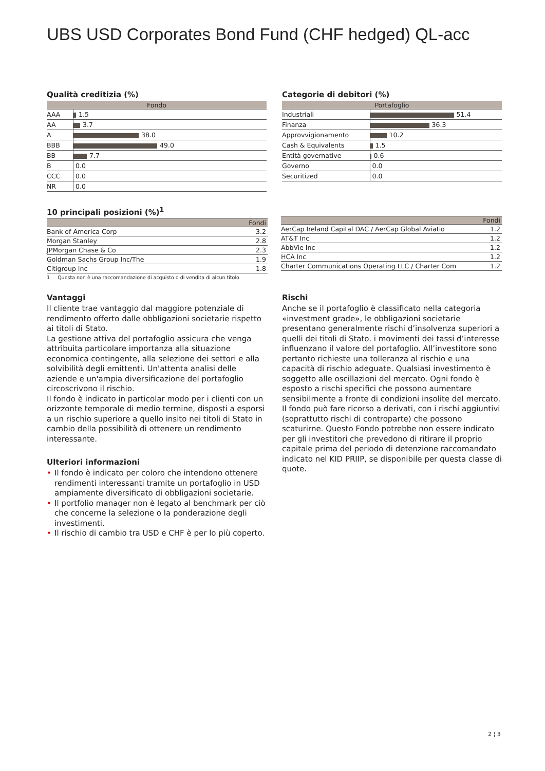UBS USD Corporates Bond Fund (CHF hedged) QL-acc
Qualità creditizia (%)
| Fondo | |
| --- | --- |
| AAA | 1.5 |
| AA | 3.7 |
| A | 38.0 |
| BBB | 49.0 |
| BB | 7.7 |
| B | 0.0 |
| CCC | 0.0 |
| NR | 0.0 |
Categorie di debitori (%)
| Portafoglio | |
| --- | --- |
| Industriali | 51.4 |
| Finanza | 36.3 |
| Approvvigionamento | 10.2 |
| Cash & Equivalents | 1.5 |
| Entità governative | 0.6 |
| Governo | 0.0 |
| Securitized | 0.0 |
10 principali posizioni (%)<sup>1</sup>
| | Fondi |
| --- | --- |
| Bank of America Corp | 3.2 |
| Morgan Stanley | 2.8 |
| JPMorgan Chase & Co | 2.3 |
| Goldman Sachs Group Inc/The | 1.9 |
| Citigroup Inc | 1.8 |
1 Questa non è una raccomandazione di acquisto o di vendita di alcun titolo
| | Fondi |
| --- | --- |
| AerCap Ireland Capital DAC / AerCap Global Aviatio | 1.2 |
| AT&T Inc | 1.2 |
| AbbVie Inc | 1.2 |
| HCA Inc | 1.2 |
| Charter Communications Operating LLC / Charter Com | 1.2 |
Vantaggi
Il cliente trae vantaggio dal maggiore potenziale di rendimento offerto dalle obbligazioni societarie rispetto ai titoli di Stato.
La gestione attiva del portafoglio assicura che venga attribuita particolare importanza alla situazione economica contingente, alla selezione dei settori e alla solvibilità degli emittenti. Un'attenta analisi delle aziende e un'ampia diversificazione del portafoglio circoscrivono il rischio.
Il fondo è indicato in particolar modo per i clienti con un orizzonte temporale di medio termine, disposti a esporsi a un rischio superiore a quello insito nei titoli di Stato in cambio della possibilità di ottenere un rendimento interessante.
Ulteriori informazioni
• Il fondo è indicato per coloro che intendono ottenere rendimenti interessanti tramite un portafoglio in USD ampiamente diversificato di obbligazioni societarie.
• Il portfolio manager non è legato al benchmark per ciò che concerne la selezione o la ponderazione degli investimenti.
• Il rischio di cambio tra USD e CHF è per lo più coperto.
Rischi
Anche se il portafoglio è classificato nella categoria «investment grade», le obbligazioni societarie presentano generalmente rischi d’insolvenza superiori a quelli dei titoli di Stato. i movimenti dei tassi d’interesse influenzano il valore del portafoglio. All’investitore sono pertanto richieste una tolleranza al rischio e una capacità di rischio adeguate. Qualsiasi investimento è soggetto alle oscillazioni del mercato. Ogni fondo è esposto a rischi specifici che possono aumentare sensibilmente a fronte di condizioni insolite del mercato. Il fondo può fare ricorso a derivati, con i rischi aggiuntivi (soprattutto rischi di controparte) che possono scaturirne. Questo Fondo potrebbe non essere indicato per gli investitori che prevedono di ritirare il proprio capitale prima del periodo di detenzione raccomandato indicato nel KID PRIIP, se disponibile per questa classe di quote.
2 ¦ 3